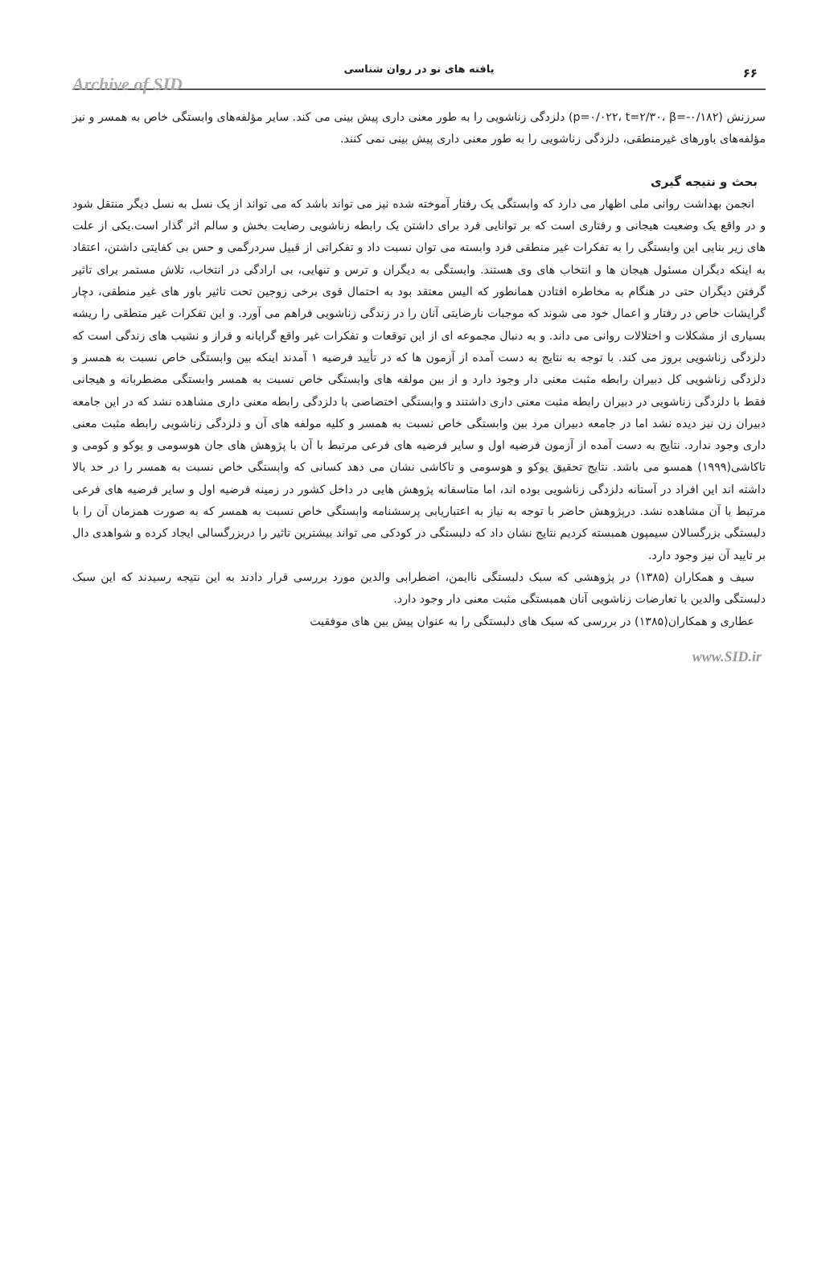Archive of SID
یافته های نو در روان شناسی ۶۶
سرزنش (p=۰/۰۲۲، t=۲/۳۰، β=-۰/۱۸۲) دلزدگی زناشویی را به طور معنی داری پیش بینی می کند. سایر مؤلفه‌های وابستگی خاص به همسر و نیز مؤلفه‌های باورهای غیرمنطقی، دلزدگی زناشویی را به طور معنی داری پیش بینی نمی کنند.
بحث و نتیجه گیری
انجمن بهداشت روانی ملی اظهار می دارد که وابستگی یک رفتار آموخته شده نیز می تواند باشد که می تواند از یک نسل به نسل دیگر منتقل شود و در واقع یک وضعیت هیجانی و رفتاری است که بر توانایی فرد برای داشتن یک رابطه زناشویی رضایت بخش و سالم اثر گذار است.یکی از علت های زیر بنایی این وابستگی را به تفکرات غیر منطقی فرد وابسته می توان نسبت داد و تفکراتی از قبیل سردرگمی و حس بی کفایتی داشتن، اعتقاد به اینکه دیگران مسئول هیجان ها و انتخاب های وی هستند. وابستگی به دیگران و ترس و تنهایی، بی ارادگی در انتخاب، تلاش مستمر برای تاثیر گرفتن دیگران حتی در هنگام به مخاطره افتادن همانطور که الیس معتقد بود به احتمال قوی برخی زوجین تحت تاثیر باور های غیر منطقی، دچار گرایشات خاص در رفتار و اعمال خود می شوند که موجبات نارضایتی آنان را در زندگی زناشویی فراهم می آورد. و این تفکرات غیر منطقی را ریشه بسیاری از مشکلات و اختلالات روانی می داند. و به دنبال مجموعه ای از این توقعات و تفکرات غیر واقع گرایانه و فراز و نشیب های زندگی است که دلزدگی زناشویی بروز می کند. با توجه به نتایج به دست آمده از آزمون ها که در تأیید فرضیه ۱ آمدند اینکه بین وابستگی خاص نسبت به همسر و دلزدگی زناشویی کل دبیران رابطه مثبت معنی دار وجود دارد و از بین مولفه های وابستگی خاص نسبت به همسر وابستگی مضطربانه و هیجانی فقط با دلزدگی زناشویی در دبیران رابطه مثبت معنی داری داشتند و وابستگی اختصاصی با دلزدگی رابطه معنی داری مشاهده نشد که در این جامعه دبیران زن نیز دیده نشد اما در جامعه دبیران مرد بین وابستگی خاص نسبت به همسر و کلیه مولفه های آن و دلزدگی زناشویی رابطه مثبت معنی داری وجود ندارد. نتایج به دست آمده از آزمون فرضیه اول و سایر فرضیه های فرعی مرتبط با آن با پژوهش های جان هوسومی و یوکو و کومی و تاکاشی(۱۹۹۹) همسو می باشد. نتایج تحقیق یوکو و هوسومی و تاکاشی نشان می دهد کسانی که وابستگی خاص نسبت به همسر را در حد بالا داشته اند این افراد در آستانه دلزدگی زناشویی بوده اند، اما متاسفانه پژوهش هایی در داخل کشور در زمینه فرضیه اول و سایر فرضیه های فرعی مرتبط با آن مشاهده نشد. درپژوهش حاضر با توجه به نیاز به اعتباریابی پرسشنامه وابستگی خاص نسبت به همسر که به صورت همزمان آن را با دلبستگی بزرگسالان سیمپون همبسته کردیم نتایج نشان داد که دلبستگی در کودکی می تواند بیشترین تاثیر را دربزرگسالی ایجاد کرده و شواهدی دال بر تایید آن نیز وجود دارد.
سیف و همکاران (۱۳۸۵) در پژوهشی که سبک دلبستگی ناایمن، اضطرابی والدین مورد بررسی قرار دادند به این نتیجه رسیدند که این سبک دلبستگی والدین با تعارضات زناشویی آنان همبستگی مثبت معنی دار وجود دارد.
عطاری و همکاران(۱۳۸۵) در بررسی که سبک های دلبستگی را به عنوان پیش بین های موفقیت
www.SID.ir